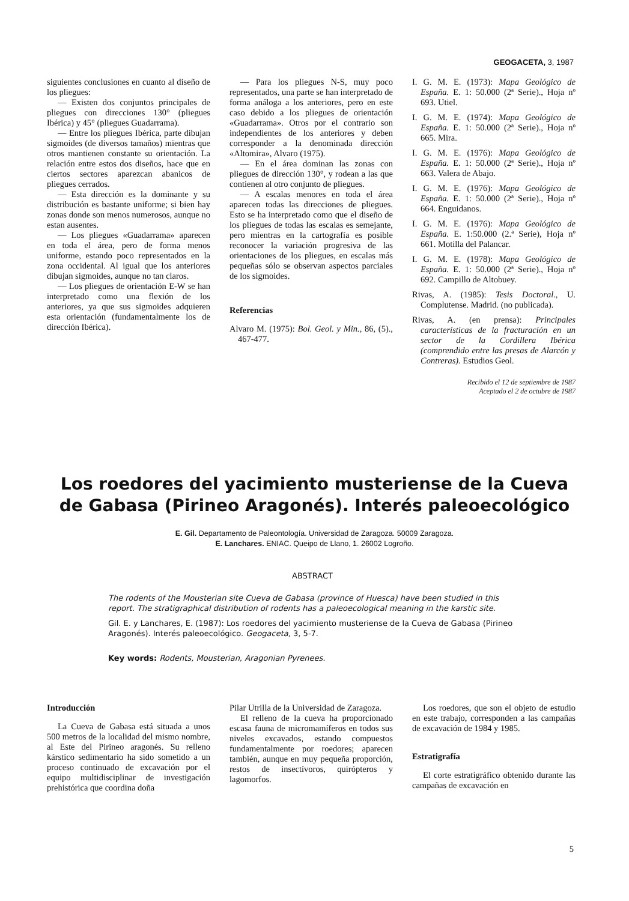GEOGACETA, 3, 1987
siguientes conclusiones en cuanto al diseño de los pliegues:
— Existen dos conjuntos principales de pliegues con direcciones 130° (pliegues Ibérica) y 45° (pliegues Guadarrama).
— Entre los pliegues Ibérica, parte dibujan sigmoides (de diversos tamaños) mientras que otros mantienen constante su orientación. La relación entre estos dos diseños, hace que en ciertos sectores aparezcan abanicos de pliegues cerrados.
— Esta dirección es la dominante y su distribución es bastante uniforme; si bien hay zonas donde son menos numerosos, aunque no estan ausentes.
— Los pliegues «Guadarrama» aparecen en toda el área, pero de forma menos uniforme, estando poco representados en la zona occidental. Al igual que los anteriores dibujan sigmoides, aunque no tan claros.
— Los pliegues de orientación E-W se han interpretado como una flexión de los anteriores, ya que sus sigmoides adquieren esta orientación (fundamentalmente los de dirección Ibérica).
— Para los pliegues N-S, muy poco representados, una parte se han interpretado de forma análoga a los anteriores, pero en este caso debido a los pliegues de orientación «Guadarrama». Otros por el contrario son independientes de los anteriores y deben corresponder a la denominada dirección «Altomira», Alvaro (1975).
— En el área dominan las zonas con pliegues de dirección 130°, y rodean a las que contienen al otro conjunto de pliegues.
— A escalas menores en toda el área aparecen todas las direcciones de pliegues. Esto se ha interpretado como que el diseño de los pliegues de todas las escalas es semejante, pero mientras en la cartografía es posible reconocer la variación progresiva de las orientaciones de los pliegues, en escalas más pequeñas sólo se observan aspectos parciales de los sigmoides.
Referencias
Alvaro M. (1975): Bol. Geol. y Min., 86, (5)., 467-477.
I. G. M. E. (1973): Mapa Geológico de España. E. 1: 50.000 (2ª Serie)., Hoja nº 693. Utiel.
I. G. M. E. (1974): Mapa Geológico de España. E. 1: 50.000 (2ª Serie)., Hoja nº 665. Mira.
I. G. M. E. (1976): Mapa Geológico de España. E. 1: 50.000 (2ª Serie)., Hoja nº 663. Valera de Abajo.
I. G. M. E. (1976): Mapa Geológico de España. E. 1: 50.000 (2ª Serie)., Hoja nº 664. Enguidanos.
I. G. M. E. (1976): Mapa Geológico de España. E. 1:50.000 (2.ª Serie), Hoja nº 661. Motilla del Palancar.
I. G. M. E. (1978): Mapa Geológico de España. E. 1: 50.000 (2ª Serie)., Hoja nº 692. Campillo de Altobuey.
Rivas, A. (1985): Tesis Doctoral., U. Complutense. Madrid. (no publicada).
Rivas, A. (en prensa): Principales características de la fracturación en un sector de la Cordillera Ibérica (comprendido entre las presas de Alarcón y Contreras). Estudios Geol.
Recibido el 12 de septiembre de 1987
Aceptado el 2 de octubre de 1987
Los roedores del yacimiento musteriense de la Cueva
de Gabasa (Pirineo Aragonés). Interés paleoecológico
E. Gil. Departamento de Paleontología. Universidad de Zaragoza. 50009 Zaragoza.
E. Lanchares. ENIAC. Queipo de Llano, 1. 26002 Logroño.
ABSTRACT
The rodents of the Mousterian site Cueva de Gabasa (province of Huesca) have been studied in this report. The stratigraphical distribution of rodents has a paleoecological meaning in the karstic site.
Gil. E. y Lanchares, E. (1987): Los roedores del yacimiento musteriense de la Cueva de Gabasa (Pirineo Aragonés). Interés paleoecológico. Geogaceta, 3, 5-7.
Key words: Rodents, Mousterian, Aragonian Pyrenees.
Introducción
La Cueva de Gabasa está situada a unos 500 metros de la localidad del mismo nombre, al Este del Pirineo aragonés. Su relleno kárstico sedimentario ha sido sometido a un proceso continuado de excavación por el equipo multidisciplinar de investigación prehistórica que coordina doña
Pilar Utrilla de la Universidad de Zaragoza.
El relleno de la cueva ha proporcionado escasa fauna de micromamíferos en todos sus niveles excavados, estando compuestos fundamentalmente por roedores; aparecen también, aunque en muy pequeña proporción, restos de insectívoros, quirópteros y lagomorfos.
Los roedores, que son el objeto de estudio en este trabajo, corresponden a las campañas de excavación de 1984 y 1985.
Estratigrafía
El corte estratigráfico obtenido durante las campañas de excavación en
5